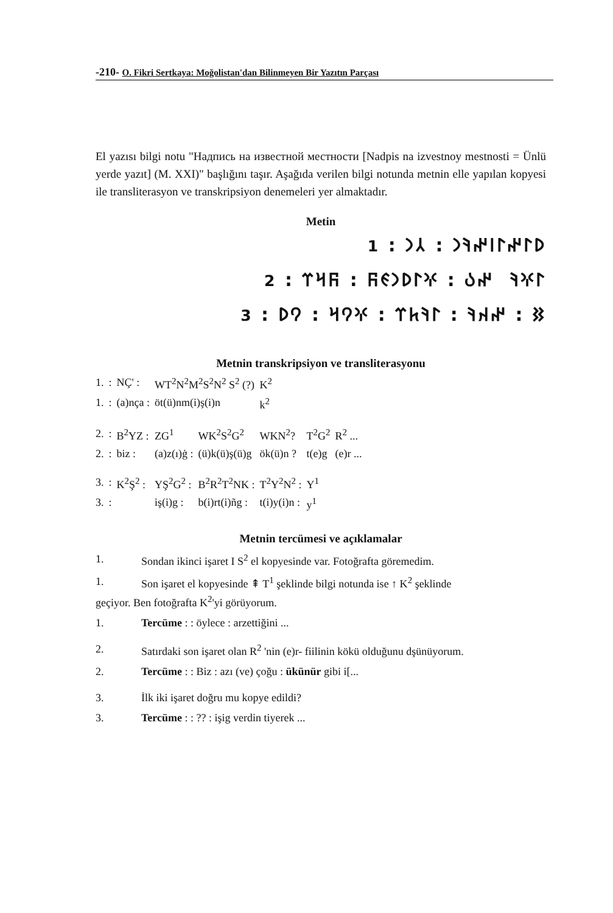-210- O. Fikri Sertkaya: Moğolistan'dan Bilinmeyen Bir Yazıtın Parçası
El yazısı bilgi notu "Надпись на известной местности [Nadpis na izvestnoy mestnosti = Ünlü yerde yazıt] (M. XXI)" başlığını taşır. Aşağıda verilen bilgi notunda metnin elle yapılan kopyesi ile transliterasyon ve transkripsiyon denemeleri yer almaktadır.
Metin
𐰖𐰃𐰤𐰃𐰾𐰤𐰚𐰣 : 𐰲𐰣 : 1 𐰃𐰍𐰚 𐰤𐰉 : 𐰍𐰃𐰖𐰣𐰏𐰜 : 𐰜𐰺𐰼 : 2 𐰑 : 𐰤𐰴𐰚 : 𐰃𐰚𐱅𐰼 : 𐰍𐰘𐰺 : 𐰘𐰖 : 3
Metnin transkripsiyon ve transliterasyonu
| 1. | : | NÇ' : | WT<sup>2</sup>N<sup>2</sup>M<sup>2</sup>S<sup>2</sup>N<sup>2</sup> S<sup>2</sup> (?) | | K<sup>2</sup> | | |
| 1. | : | (a)nça : | öt(ü)nm(i)ş(i)n | | k<sup>2</sup> | | |
| 2. | : | B<sup>2</sup>YZ : | ZG<sup>1</sup> | WK<sup>2</sup>S<sup>2</sup>G<sup>2</sup> | WKN<sup>2</sup>? | T<sup>2</sup>G<sup>2</sup> | R<sup>2</sup> ... |
| 2. | : | biz : | (a)z(ı)ġ : | (ü)k(ü)ş(ü)g | ök(ü)n ? | t(e)g | (e)r ... |
| 3. | : | K<sup>2</sup>Ş<sup>2</sup> : | YŞ<sup>2</sup>G<sup>2</sup> : | B<sup>2</sup>R<sup>2</sup>T<sup>2</sup>NK : | T<sup>2</sup>Y<sup>2</sup>N<sup>2</sup> : | Y<sup>1</sup> | |
| 3. | : | | iş(i)g : | b(i)rt(i)ñg : | t(i)y(i)n : | y<sup>1</sup> | |
Metnin tercümesi ve açıklamalar
| 1. | Sondan ikinci işaret I S<sup>2</sup> el kopyesinde var. Fotoğrafta göremedim. |
| 1. | Son işaret el kopyesinde ⇞ T<sup>1</sup> şeklinde bilgi notunda ise ↑ K<sup>2</sup> şeklinde |
| geçiyor. Ben fotoğrafta K<sup>2</sup>'yi görüyorum. | |
| 1. | Tercüme : : öylece : arzettiğini ... |
| 2. | Satırdaki son işaret olan R<sup>2</sup> 'nin (e)r- fiilinin kökü olduğunu dşünüyorum. |
| 2. | Tercüme : : Biz : azı (ve) çoğu : ükünür gibi i[... |
| 3. | İlk iki işaret doğru mu kopye edildi? |
| 3. | Tercüme : : ?? : işig verdin tiyerek ... |